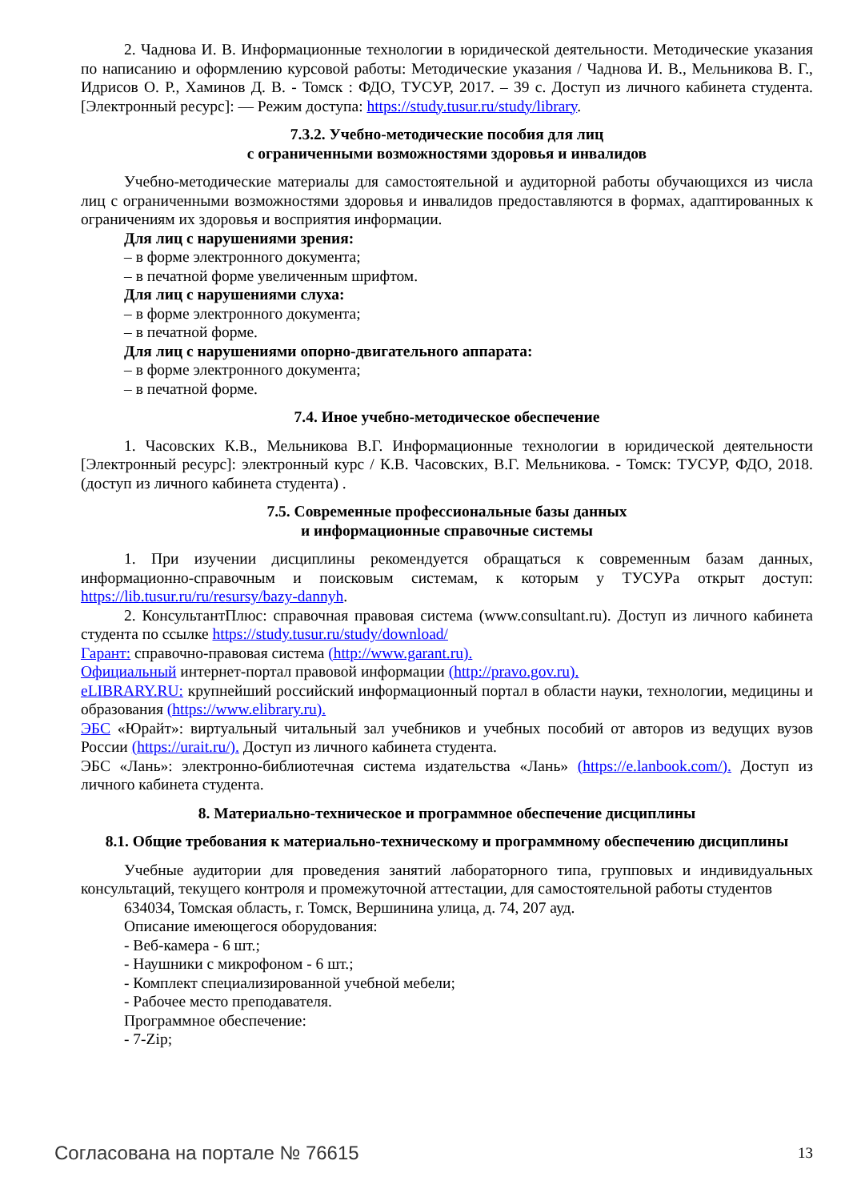2. Чаднова И. В. Информационные технологии в юридической деятельности. Методические указания по написанию и оформлению курсовой работы: Методические указания / Чаднова И. В., Мельникова В. Г., Идрисов О. Р., Хаминов Д. В. - Томск : ФДО, ТУСУР, 2017. – 39 с. Доступ из личного кабинета студента. [Электронный ресурс]: — Режим доступа: https://study.tusur.ru/study/library.
7.3.2. Учебно-методические пособия для лиц
с ограниченными возможностями здоровья и инвалидов
Учебно-методические материалы для самостоятельной и аудиторной работы обучающихся из числа лиц с ограниченными возможностями здоровья и инвалидов предоставляются в формах, адаптированных к ограничениям их здоровья и восприятия информации.
Для лиц с нарушениями зрения:
– в форме электронного документа;
– в печатной форме увеличенным шрифтом.
Для лиц с нарушениями слуха:
– в форме электронного документа;
– в печатной форме.
Для лиц с нарушениями опорно-двигательного аппарата:
– в форме электронного документа;
– в печатной форме.
7.4. Иное учебно-методическое обеспечение
1. Часовских К.В., Мельникова В.Г. Информационные технологии в юридической деятельности [Электронный ресурс]: электронный курс / К.В. Часовских, В.Г. Мельникова. - Томск: ТУСУР, ФДО, 2018. (доступ из личного кабинета студента) .
7.5. Современные профессиональные базы данных
и информационные справочные системы
1. При изучении дисциплины рекомендуется обращаться к современным базам данных, информационно-справочным и поисковым системам, к которым у ТУСУРа открыт доступ: https://lib.tusur.ru/ru/resursy/bazy-dannyh.
2. КонсультантПлюс: справочная правовая система (www.consultant.ru). Доступ из личного кабинета студента по ссылке https://study.tusur.ru/study/download/
Гарант: справочно-правовая система (http://www.garant.ru).
Официальный интернет-портал правовой информации (http://pravo.gov.ru).
eLIBRARY.RU: крупнейший российский информационный портал в области науки, технологии, медицины и образования (https://www.elibrary.ru).
ЭБС «Юрайт»: виртуальный читальный зал учебников и учебных пособий от авторов из ведущих вузов России (https://urait.ru/). Доступ из личного кабинета студента.
ЭБС «Лань»: электронно-библиотечная система издательства «Лань» (https://e.lanbook.com/). Доступ из личного кабинета студента.
8. Материально-техническое и программное обеспечение дисциплины
8.1. Общие требования к материально-техническому и программному обеспечению дисциплины
Учебные аудитории для проведения занятий лабораторного типа, групповых и индивидуальных консультаций, текущего контроля и промежуточной аттестации, для самостоятельной работы студентов
634034, Томская область, г. Томск, Вершинина улица, д. 74, 207 ауд.
Описание имеющегося оборудования:
- Веб-камера - 6 шт.;
- Наушники с микрофоном - 6 шт.;
- Комплект специализированной учебной мебели;
- Рабочее место преподавателя.
Программное обеспечение:
- 7-Zip;
Согласована на портале № 76615 13